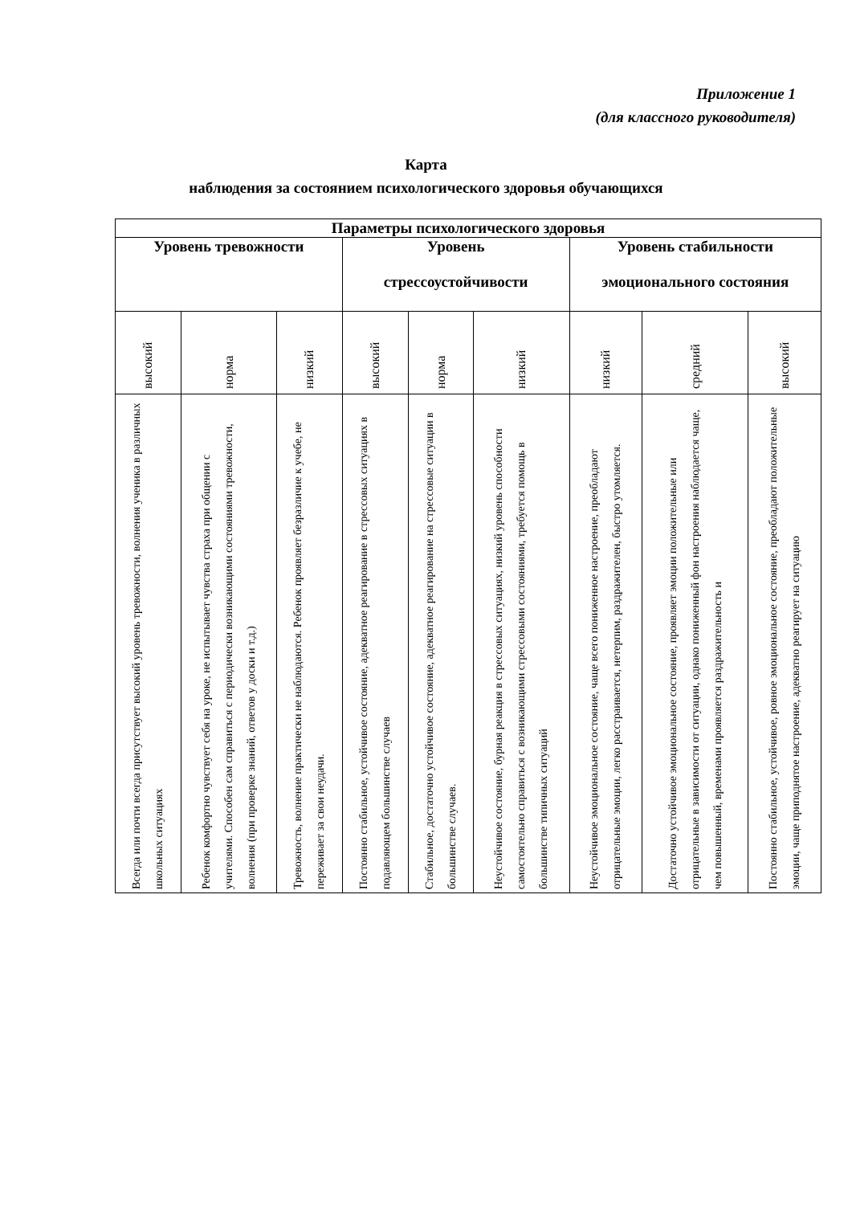Приложение 1
(для классного руководителя)
Карта
наблюдения за состоянием психологического здоровья обучающихся
| Параметры психологического здоровья | | | | | | | | |
| --- | --- | --- | --- | --- | --- | --- | --- | --- |
| Уровень тревожности | | | Уровень стрессоустойчивости | | | Уровень стабильности эмоционального состояния | | |
| высокий | норма | низкий | высокий | норма | низкий | низкий | средний | высокий |
| Всегда или почти всегда присутствует высокий уровень тревожности, волнения ученика в различных школьных ситуациях | Ребенок комфортно чувствует себя на уроке, не испытывает чувства страха при общении с учителями. Способен сам справиться с периодически возникающими состояниями тревожности, волнения (при проверке знаний, ответов у доски и т.д.) | Тревожность, волнение практически не наблюдаются. Ребенок проявляет безразличие к учебе, не переживает за свои неудачи. | Постоянно стабильное, устойчивое состояние, адекватное реагирование в стрессовых ситуациях в подавляющем большинстве случаев | Стабильное, достаточно устойчивое состояние, адекватное реагирование на стрессовые ситуации в большинстве случаев. | Неустойчивое состояние, бурная реакция в стрессовых ситуациях, низкий уровень способности самостоятельно справиться с возникающими стрессовыми состояниями, требуется помощь в большинстве типичных ситуаций | Неустойчивое эмоциональное состояние, чаще всего пониженное настроение, преобладают отрицательные эмоции, легко расстраивается, нетерпим, раздражителен, быстро утомляется. | Достаточно устойчивое эмоциональное состояние, проявляет эмоции положительные или отрицательные в зависимости от ситуации, однако пониженный фон настроения наблюдается чаще, чем повышенный, временами проявляется раздражительность и | Постоянно стабильное, устойчивое, ровное эмоциональное состояние, преобладают положительные эмоции, чаще приподнятое настроение, адекватно реагирует на ситуацию |